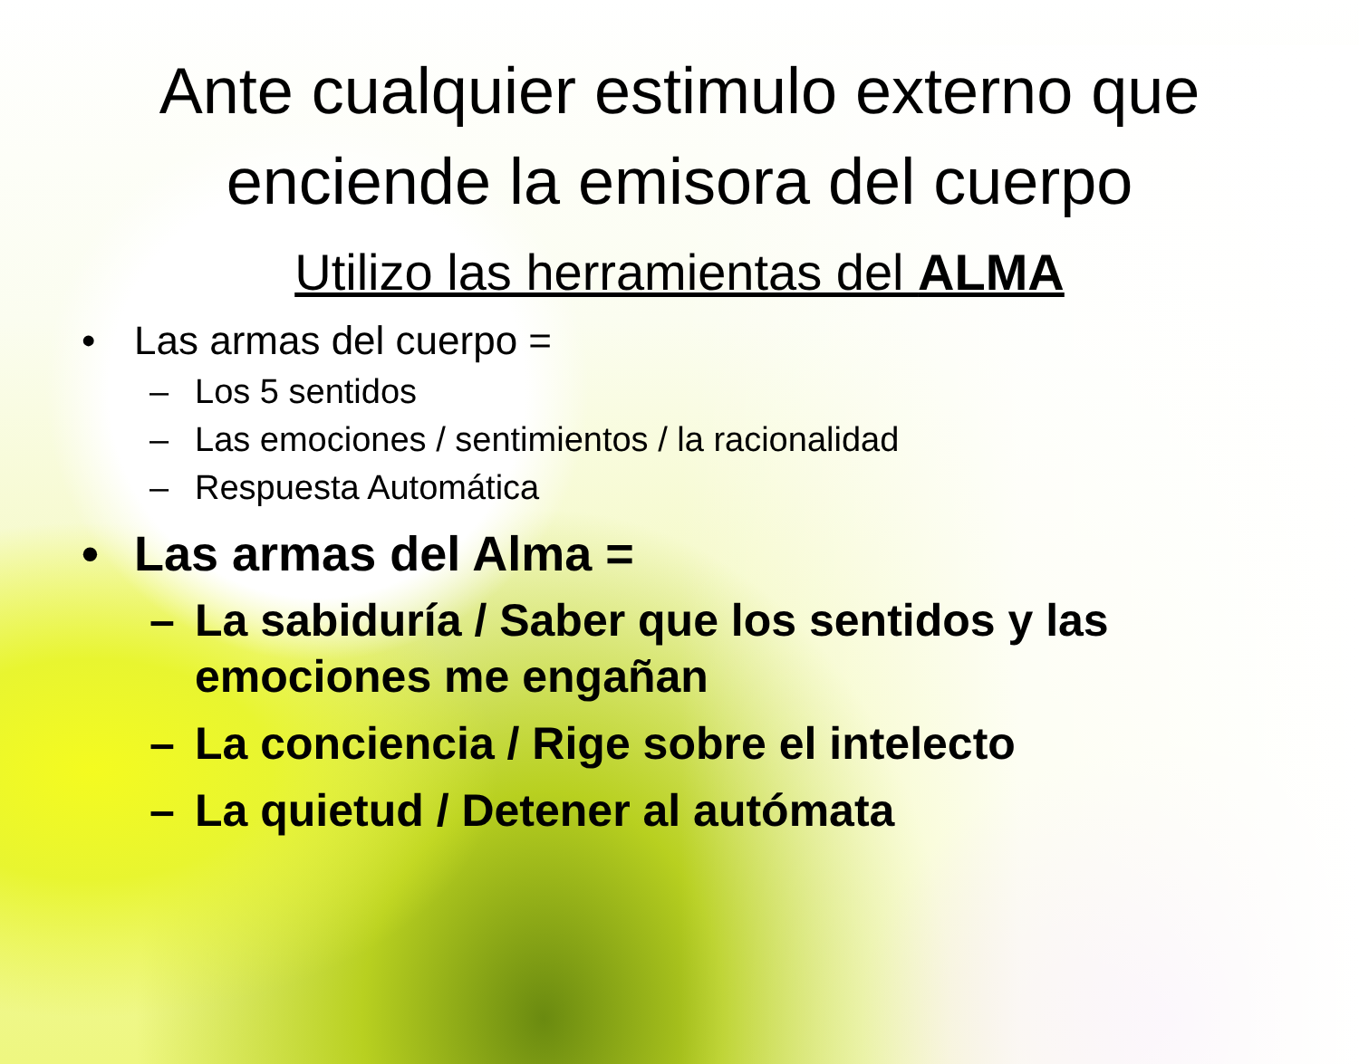Ante cualquier estimulo externo que
enciende la emisora del cuerpo
Utilizo las herramientas del ALMA
• Las armas del cuerpo =
– Los 5 sentidos
– Las emociones / sentimientos / la racionalidad
– Respuesta Automática
• Las armas del Alma =
– La sabiduría / Saber que los sentidos y las
emociones me engañan
– La conciencia / Rige sobre el intelecto
– La quietud / Detener al autómata